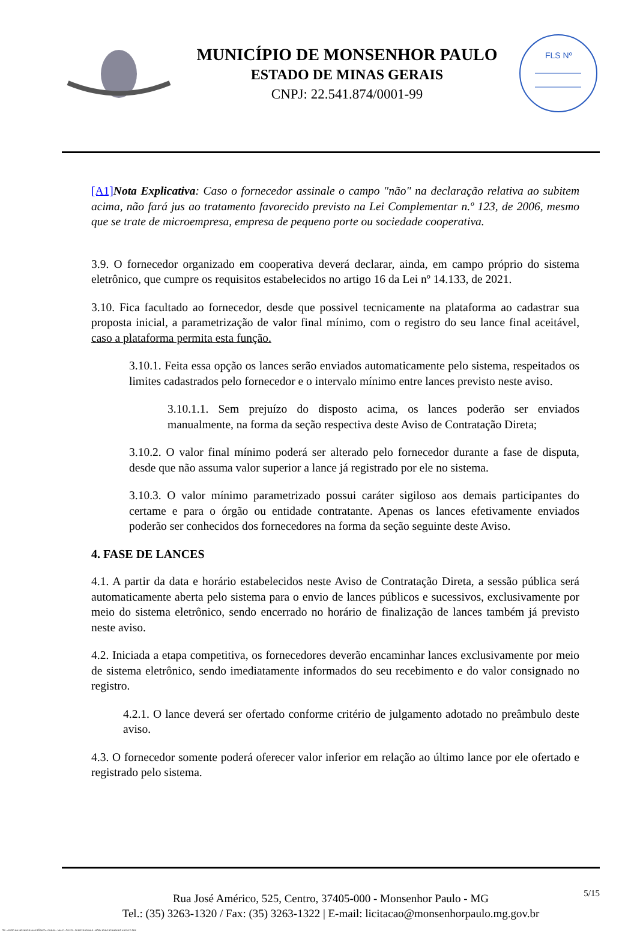MUNICÍPIO DE MONSENHOR PAULO
ESTADO DE MINAS GERAIS
CNPJ: 22.541.874/0001-99
FLS Nº
[A1] Nota Explicativa: Caso o fornecedor assinale o campo "não" na declaração relativa ao subitem acima, não fará jus ao tratamento favorecido previsto na Lei Complementar n.º 123, de 2006, mesmo que se trate de microempresa, empresa de pequeno porte ou sociedade cooperativa.
3.9. O fornecedor organizado em cooperativa deverá declarar, ainda, em campo próprio do sistema eletrônico, que cumpre os requisitos estabelecidos no artigo 16 da Lei nº 14.133, de 2021.
3.10. Fica facultado ao fornecedor, desde que possivel tecnicamente na plataforma ao cadastrar sua proposta inicial, a parametrização de valor final mínimo, com o registro do seu lance final aceitável, caso a plataforma permita esta função.
3.10.1. Feita essa opção os lances serão enviados automaticamente pelo sistema, respeitados os limites cadastrados pelo fornecedor e o intervalo mínimo entre lances previsto neste aviso.
3.10.1.1. Sem prejuízo do disposto acima, os lances poderão ser enviados manualmente, na forma da seção respectiva deste Aviso de Contratação Direta;
3.10.2. O valor final mínimo poderá ser alterado pelo fornecedor durante a fase de disputa, desde que não assuma valor superior a lance já registrado por ele no sistema.
3.10.3. O valor mínimo parametrizado possui caráter sigiloso aos demais participantes do certame e para o órgão ou entidade contratante. Apenas os lances efetivamente enviados poderão ser conhecidos dos fornecedores na forma da seção seguinte deste Aviso.
4. FASE DE LANCES
4.1. A partir da data e horário estabelecidos neste Aviso de Contratação Direta, a sessão pública será automaticamente aberta pelo sistema para o envio de lances públicos e sucessivos, exclusivamente por meio do sistema eletrônico, sendo encerrado no horário de finalização de lances também já previsto neste aviso.
4.2. Iniciada a etapa competitiva, os fornecedores deverão encaminhar lances exclusivamente por meio de sistema eletrônico, sendo imediatamente informados do seu recebimento e do valor consignado no registro.
4.2.1. O lance deverá ser ofertado conforme critério de julgamento adotado no preâmbulo deste aviso.
4.3. O fornecedor somente poderá oferecer valor inferior em relação ao último lance por ele ofertado e registrado pelo sistema.
5/15 Rua José Américo, 525, Centro, 37405-000 - Monsenhor Paulo - MG
Tel.: (35) 3263-1320 / Fax: (35) 3263-1322 | E-mail: licitacao@monsenhorpaulo.mg.gov.br
780 - AVISO DE DISPENSA ELETRÔNICA - GERAL - NLLC - ATIVO - APROVADO DLA - BASE PARA AS DEMAIS EXCETO SRP